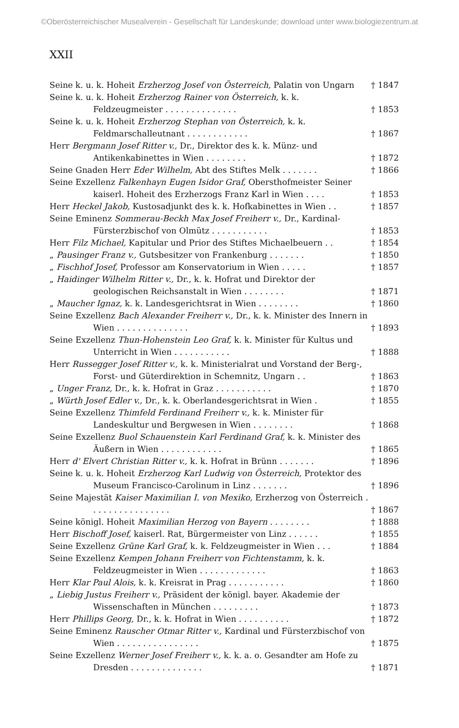©Oberösterreichischer Musealverein - Gesellschaft für Landeskunde; download unter www.biologiezentrum.at
XXII
Seine k. u. k. Hoheit Erzherzog Josef von Österreich, Palatin von Ungarn
† 1847
Seine k. u. k. Hoheit Erzherzog Rainer von Österreich, k. k. Feldzeugmeister . . . . . . . . . . . . . .
† 1853
Seine k. u. k. Hoheit Erzherzog Stephan von Österreich, k. k. Feldmarschalleutnant . . . . . . . . . . . .
† 1867
Herr Bergmann Josef Ritter v., Dr., Direktor des k. k. Münz- und Antikenkabinettes in Wien . . . . . . . .
† 1872
Seine Gnaden Herr Eder Wilhelm, Abt des Stiftes Melk . . . . . . .
† 1866
Seine Exzellenz Falkenhayn Eugen Isidor Graf, Obersthofmeister Seiner kaiserl. Hoheit des Erzherzogs Franz Karl in Wien . . . .
† 1853
Herr Heckel Jakob, Kustosadjunkt des k. k. Hofkabinettes in Wien . .
† 1857
Seine Eminenz Sommerau-Beckh Max Josef Freiherr v., Dr., Kardinal-Fürsterzbischof von Olmütz . . . . . . . . . . .
† 1853
Herr Filz Michael, Kapitular und Prior des Stiftes Michaelbeuern . .
† 1854
„ Pausinger Franz v., Gutsbesitzer von Frankenburg . . . . . . .
† 1850
„ Fischhof Josef, Professor am Konservatorium in Wien . . . . .
† 1857
„ Haidinger Wilhelm Ritter v., Dr., k. k. Hofrat und Direktor der geologischen Reichsanstalt in Wien . . . . . . . .
† 1871
„ Maucher Ignaz, k. k. Landesgerichtsrat in Wien . . . . . . . .
† 1860
Seine Exzellenz Bach Alexander Freiherr v., Dr., k. k. Minister des Innern in Wien . . . . . . . . . . . . . .
† 1893
Seine Exzellenz Thun-Hohenstein Leo Graf, k. k. Minister für Kultus und Unterricht in Wien . . . . . . . . . . .
† 1888
Herr Russegger Josef Ritter v., k. k. Ministerialrat und Vorstand der Berg-, Forst- und Güterdirektion in Schemnitz, Ungarn . .
† 1863
„ Unger Franz, Dr., k. k. Hofrat in Graz . . . . . . . . . . .
† 1870
„ Würth Josef Edler v., Dr., k. k. Oberlandesgerichtsrat in Wien .
† 1855
Seine Exzellenz Thimfeld Ferdinand Freiherr v., k. k. Minister für Landeskultur und Bergwesen in Wien . . . . . . . .
† 1868
Seine Exzellenz Buol Schauenstein Karl Ferdinand Graf, k. k. Minister des Äußern in Wien . . . . . . . . . . . .
† 1865
Herr d' Elvert Christian Ritter v., k. k. Hofrat in Brünn . . . . . . .
† 1896
Seine k. u. k. Hoheit Erzherzog Karl Ludwig von Österreich, Protektor des Museum Francisco-Carolinum in Linz . . . . . . .
† 1896
Seine Majestät Kaiser Maximilian I. von Mexiko, Erzherzog von Österreich . . . . . . . . . . . . . . . .
† 1867
Seine königl. Hoheit Maximilian Herzog von Bayern . . . . . . . .
† 1888
Herr Bischoff Josef, kaiserl. Rat, Bürgermeister von Linz . . . . . .
† 1855
Seine Exzellenz Grüne Karl Graf, k. k. Feldzeugmeister in Wien . . .
† 1884
Seine Exzellenz Kempen Johann Freiherr von Fichtenstamm, k. k. Feldzeugmeister in Wien . . . . . . . . . . . . .
† 1863
Herr Klar Paul Alois, k. k. Kreisrat in Prag . . . . . . . . . . .
† 1860
„ Liebig Justus Freiherr v., Präsident der königl. bayer. Akademie der Wissenschaften in München . . . . . . . . .
† 1873
Herr Phillips Georg, Dr., k. k. Hofrat in Wien . . . . . . . . . .
† 1872
Seine Eminenz Rauscher Otmar Ritter v., Kardinal und Fürsterzbischof von Wien . . . . . . . . . . . . . . . .
† 1875
Seine Exzellenz Werner Josef Freiherr v., k. k. a. o. Gesandter am Hofe zu Dresden . . . . . . . . . . . . . .
† 1871